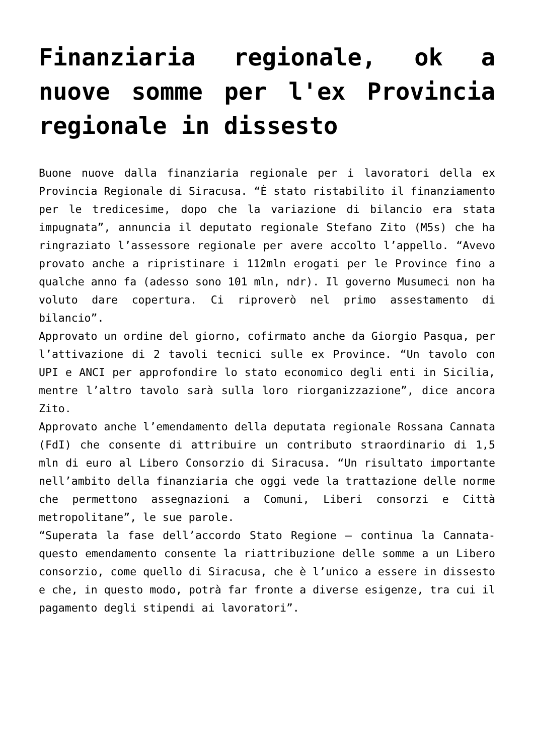Finanziaria regionale, ok a nuove somme per l'ex Provincia regionale in dissesto
Buone nuove dalla finanziaria regionale per i lavoratori della ex Provincia Regionale di Siracusa. “È stato ristabilito il finanziamento per le tredicesime, dopo che la variazione di bilancio era stata impugnata”, annuncia il deputato regionale Stefano Zito (M5s) che ha ringraziato l’assessore regionale per avere accolto l’appello. “Avevo provato anche a ripristinare i 112mln erogati per le Province fino a qualche anno fa (adesso sono 101 mln, ndr). Il governo Musumeci non ha voluto dare copertura. Ci riproverò nel primo assestamento di bilancio”.
Approvato un ordine del giorno, cofirmato anche da Giorgio Pasqua, per l’attivazione di 2 tavoli tecnici sulle ex Province. “Un tavolo con UPI e ANCI per approfondire lo stato economico degli enti in Sicilia, mentre l’altro tavolo sarà sulla loro riorganizzazione”, dice ancora Zito.
Approvato anche l’emendamento della deputata regionale Rossana Cannata (FdI) che consente di attribuire un contributo straordinario di 1,5 mln di euro al Libero Consorzio di Siracusa. “Un risultato importante nell’ambito della finanziaria che oggi vede la trattazione delle norme che permettono assegnazioni a Comuni, Liberi consorzi e Città metropolitane”, le sue parole.
“Superata la fase dell’accordo Stato Regione – continua la Cannata- questo emendamento consente la riattribuzione delle somme a un Libero consorzio, come quello di Siracusa, che è l’unico a essere in dissesto e che, in questo modo, potrà far fronte a diverse esigenze, tra cui il pagamento degli stipendi ai lavoratori”.